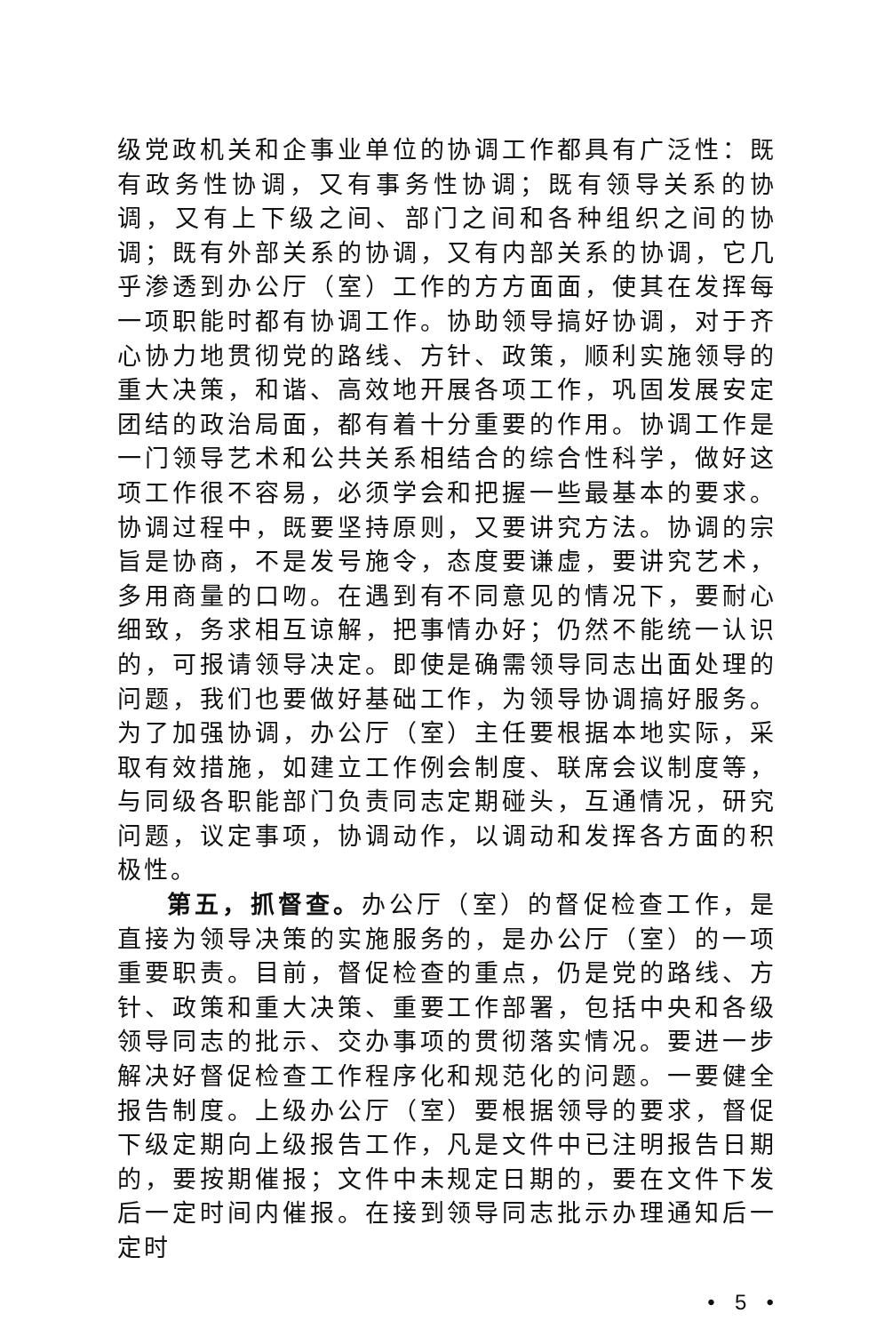级党政机关和企事业单位的协调工作都具有广泛性：既有政务性协调，又有事务性协调；既有领导关系的协调，又有上下级之间、部门之间和各种组织之间的协调；既有外部关系的协调，又有内部关系的协调，它几乎渗透到办公厅（室）工作的方方面面，使其在发挥每一项职能时都有协调工作。协助领导搞好协调，对于齐心协力地贯彻党的路线、方针、政策，顺利实施领导的重大决策，和谐、高效地开展各项工作，巩固发展安定团结的政治局面，都有着十分重要的作用。协调工作是一门领导艺术和公共关系相结合的综合性科学，做好这项工作很不容易，必须学会和把握一些最基本的要求。协调过程中，既要坚持原则，又要讲究方法。协调的宗旨是协商，不是发号施令，态度要谦虚，要讲究艺术，多用商量的口吻。在遇到有不同意见的情况下，要耐心细致，务求相互谅解，把事情办好；仍然不能统一认识的，可报请领导决定。即使是确需领导同志出面处理的问题，我们也要做好基础工作，为领导协调搞好服务。为了加强协调，办公厅（室）主任要根据本地实际，采取有效措施，如建立工作例会制度、联席会议制度等，与同级各职能部门负责同志定期碰头，互通情况，研究问题，议定事项，协调动作，以调动和发挥各方面的积极性。
第五，抓督查。办公厅（室）的督促检查工作，是直接为领导决策的实施服务的，是办公厅（室）的一项重要职责。目前，督促检查的重点，仍是党的路线、方针、政策和重大决策、重要工作部署，包括中央和各级领导同志的批示、交办事项的贯彻落实情况。要进一步解决好督促检查工作程序化和规范化的问题。一要健全报告制度。上级办公厅（室）要根据领导的要求，督促下级定期向上级报告工作，凡是文件中已注明报告日期的，要按期催报；文件中未规定日期的，要在文件下发后一定时间内催报。在接到领导同志批示办理通知后一定时
• 5 •